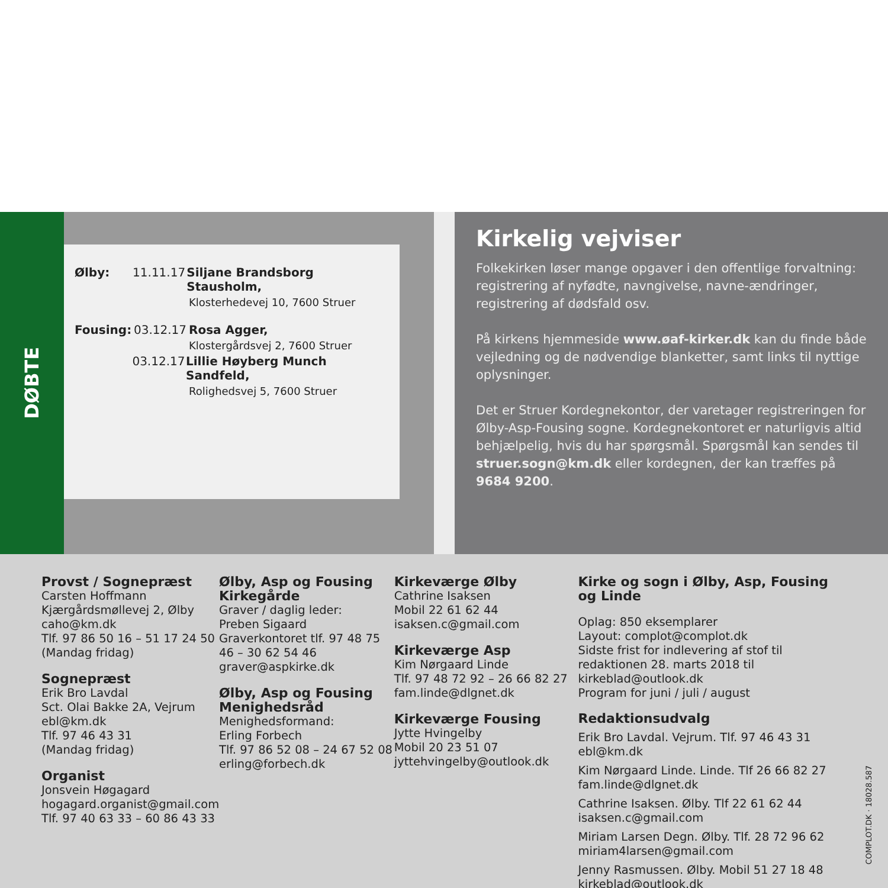DØBTE
Ølby: 11.11.17 Siljane Brandsborg Stausholm,
Klosterhedevej 10, 7600 Struer
Fousing: 03.12.17 Rosa Agger,
Klostergårdsvej 2, 7600 Struer
03.12.17 Lillie Høyberg Munch Sandfeld,
Rolighedsvej 5, 7600 Struer
Kirkelig vejviser
Folkekirken løser mange opgaver i den offentlige forvaltning: registrering af nyfødte, navngivelse, navne-ændringer, registrering af dødsfald osv.
På kirkens hjemmeside www.øaf-kirker.dk kan du finde både vejledning og de nødvendige blanketter, samt links til nyttige oplysninger.
Det er Struer Kordegnekontor, der varetager registreringen for Ølby-Asp-Fousing sogne. Kordegnekontoret er naturligvis altid behjælpelig, hvis du har spørgsmål. Spørgsmål kan sendes til struer.sogn@km.dk eller kordegnen, der kan træffes på 9684 9200.
Provst / Sognepræst
Carsten Hoffmann
Kjærgårdsmøllevej 2, Ølby
caho@km.dk
Tlf. 97 86 50 16 – 51 17 24 50
(Mandag fridag)
Sognepræst
Erik Bro Lavdal
Sct. Olai Bakke 2A, Vejrum
ebl@km.dk
Tlf. 97 46 43 31
(Mandag fridag)
Organist
Jonsvein Høgagard
hogagard.organist@gmail.com
Tlf. 97 40 63 33 – 60 86 43 33
Ølby, Asp og Fousing Kirkegårde
Graver / daglig leder:
Preben Sigaard
Graverkontoret tlf. 97 48 75 46 – 30 62 54 46
graver@aspkirke.dk
Ølby, Asp og Fousing Menighedsråd
Menighedsformand:
Erling Forbech
Tlf. 97 86 52 08 – 24 67 52 08
erling@forbech.dk
Kirkeværge Ølby
Cathrine Isaksen
Mobil 22 61 62 44
isaksen.c@gmail.com
Kirkeværge Asp
Kim Nørgaard Linde
Tlf. 97 48 72 92 – 26 66 82 27
fam.linde@dlgnet.dk
Kirkeværge Fousing
Jytte Hvingelby
Mobil 20 23 51 07
jyttehvingelby@outlook.dk
Kirke og sogn i Ølby, Asp, Fousing og Linde
Oplag: 850 eksemplarer
Layout: complot@complot.dk
Sidste frist for indlevering af stof til redaktionen 28. marts 2018 til kirkeblad@outlook.dk
Program for juni / juli / august
Redaktionsudvalg
Erik Bro Lavdal. Vejrum. Tlf. 97 46 43 31
ebl@km.dk
Kim Nørgaard Linde. Linde. Tlf 26 66 82 27
fam.linde@dlgnet.dk
Cathrine Isaksen. Ølby. Tlf 22 61 62 44
isaksen.c@gmail.com
Miriam Larsen Degn. Ølby. Tlf. 28 72 96 62
miriam4larsen@gmail.com
Jenny Rasmussen. Ølby. Mobil 51 27 18 48
kirkeblad@outlook.dk
COMPLOT.DK · 18028.587